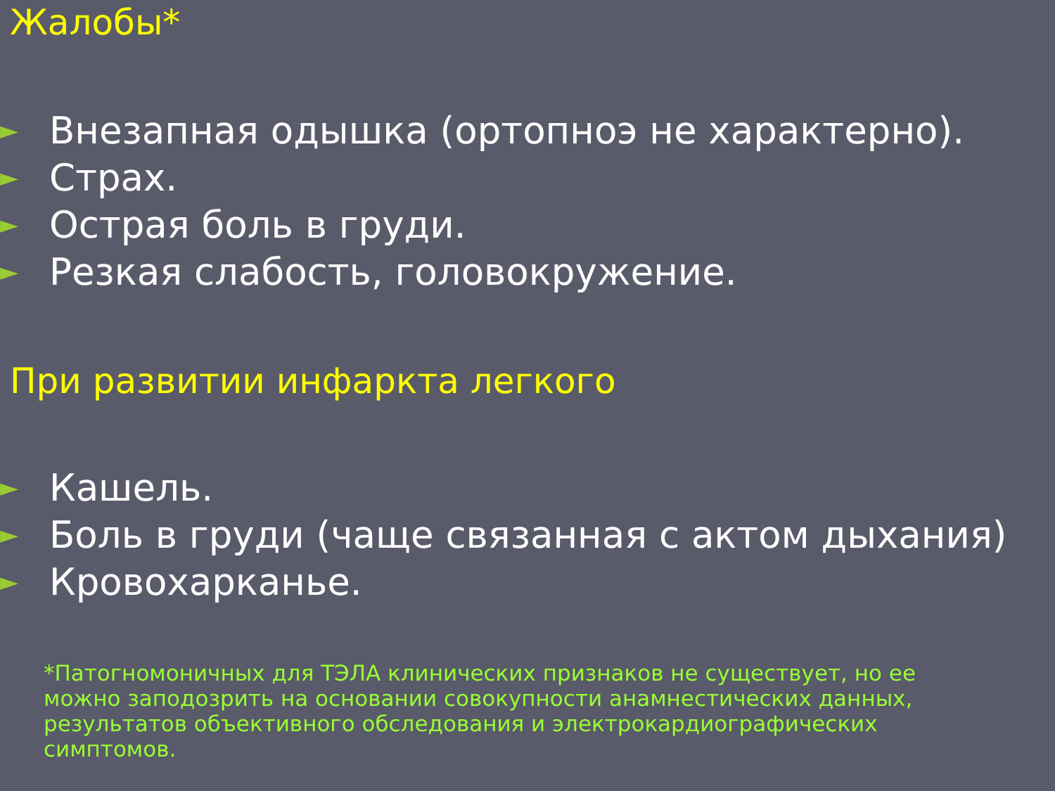Жалобы*
► Внезапная одышка (ортопноэ не характерно).
► Страх.
► Острая боль в груди.
► Резкая слабость, головокружение.
При развитии инфаркта легкого
► Кашель.
► Боль в груди (чаще связанная с актом дыхания)
► Кровохарканье.
*Патогномоничных для ТЭЛА клинических признаков не существует, но ее можно заподозрить на основании совокупности анамнестических данных, результатов объективного обследования и электрокардиографических симптомов.